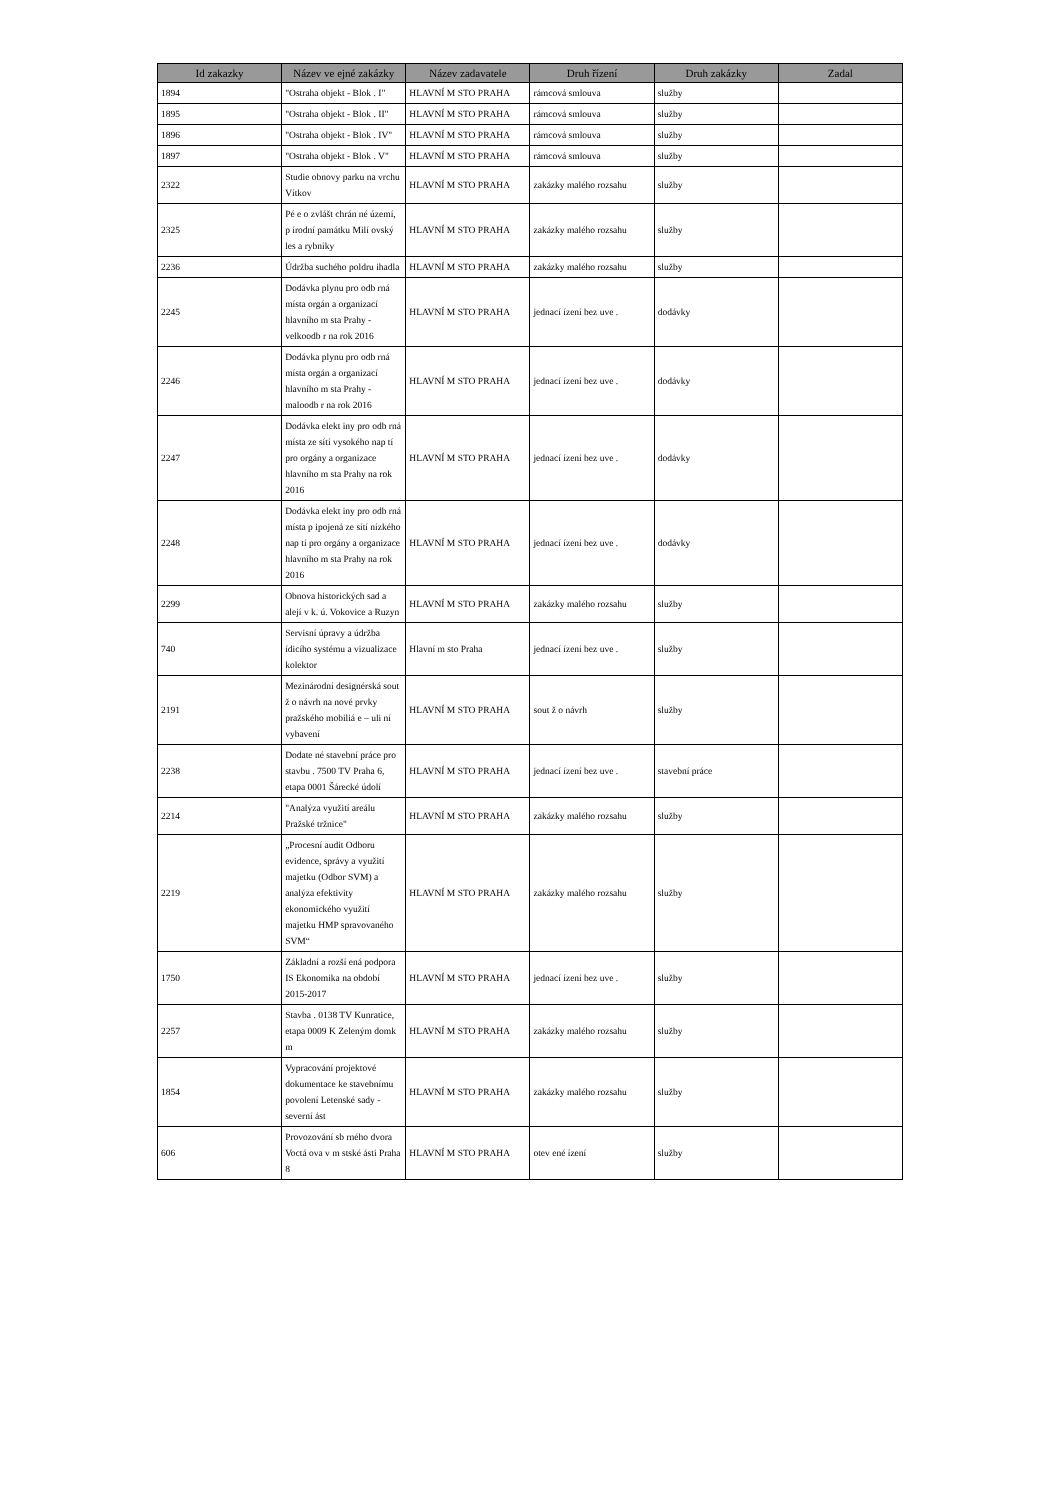| Id zakazky | Název ve ejné zakázky | Název zadavatele | Druh řízení | Druh zakázky | Zadal |
| --- | --- | --- | --- | --- | --- |
| 1894 | "Ostraha objekt - Blok . I" | HLAVNÍ M STO PRAHA | rámcová smlouva | služby | |
| 1895 | "Ostraha objekt - Blok . II" | HLAVNÍ M STO PRAHA | rámcová smlouva | služby | |
| 1896 | "Ostraha objekt - Blok . IV" | HLAVNÍ M STO PRAHA | rámcová smlouva | služby | |
| 1897 | "Ostraha objekt - Blok . V" | HLAVNÍ M STO PRAHA | rámcová smlouva | služby | |
| 2322 | Studie obnovy parku na vrchu Vítkov | HLAVNÍ M STO PRAHA | zakázky malého rozsahu | služby | |
| 2325 | Pé e o zvlášt chrán né území, p írodní památku Milí ovský les a rybníky | HLAVNÍ M STO PRAHA | zakázky malého rozsahu | služby | |
| 2236 | Údržba suchého poldru ihadla | HLAVNÍ M STO PRAHA | zakázky malého rozsahu | služby | |
| 2245 | Dodávka plynu pro odb rná místa orgán a organizací hlavního m sta Prahy - velkoodb r na rok 2016 | HLAVNÍ M STO PRAHA | jednací ízení bez uve . | dodávky | |
| 2246 | Dodávka plynu pro odb rná místa orgán a organizací hlavního m sta Prahy - maloodb r na rok 2016 | HLAVNÍ M STO PRAHA | jednací ízení bez uve . | dodávky | |
| 2247 | Dodávka elekt iny pro odb rná místa ze sítí vysokého nap tí pro orgány a organizace hlavního m sta Prahy na rok 2016 | HLAVNÍ M STO PRAHA | jednací ízení bez uve . | dodávky | |
| 2248 | Dodávka elekt iny pro odb rná místa p ipojená ze sítí nízkého nap tí pro orgány a organizace hlavního m sta Prahy na rok 2016 | HLAVNÍ M STO PRAHA | jednací ízení bez uve . | dodávky | |
| 2299 | Obnova historických sad a alejí v k. ú. Vokovice a Ruzyn | HLAVNÍ M STO PRAHA | zakázky malého rozsahu | služby | |
| 740 | Servisní úpravy a údržba ídicího systému a vizualizace kolektor | Hlavní m sto Praha | jednací ízení bez uve . | služby | |
| 2191 | Mezinárodní designérská sout ž o návrh na nové prvky pražského mobiliá e – uli ní vybavení | HLAVNÍ M STO PRAHA | sout ž o návrh | služby | |
| 2238 | Dodate né stavební práce pro stavbu . 7500 TV Praha 6, etapa 0001 Šárecké údolí | HLAVNÍ M STO PRAHA | jednací ízení bez uve . | stavební práce | |
| 2214 | "Analýza využití areálu Pražské tržnice" | HLAVNÍ M STO PRAHA | zakázky malého rozsahu | služby | |
| 2219 | „Procesní audit Odboru evidence, správy a využití majetku (Odbor SVM) a analýza efektivity ekonomického využití majetku HMP spravovaného SVM“ | HLAVNÍ M STO PRAHA | zakázky malého rozsahu | služby | |
| 1750 | Základní a rozší ená podpora IS Ekonomika na období 2015-2017 | HLAVNÍ M STO PRAHA | jednací ízení bez uve . | služby | |
| 2257 | Stavba . 0138 TV Kunratice, etapa 0009 K Zeleným domk m | HLAVNÍ M STO PRAHA | zakázky malého rozsahu | služby | |
| 1854 | Vypracování projektové dokumentace ke stavebnímu povolení Letenské sady - severní ást | HLAVNÍ M STO PRAHA | zakázky malého rozsahu | služby | |
| 606 | Provozování sb rného dvora Voctá ova v m stské ásti Praha 8 | HLAVNÍ M STO PRAHA | otev ené ízení | služby | |